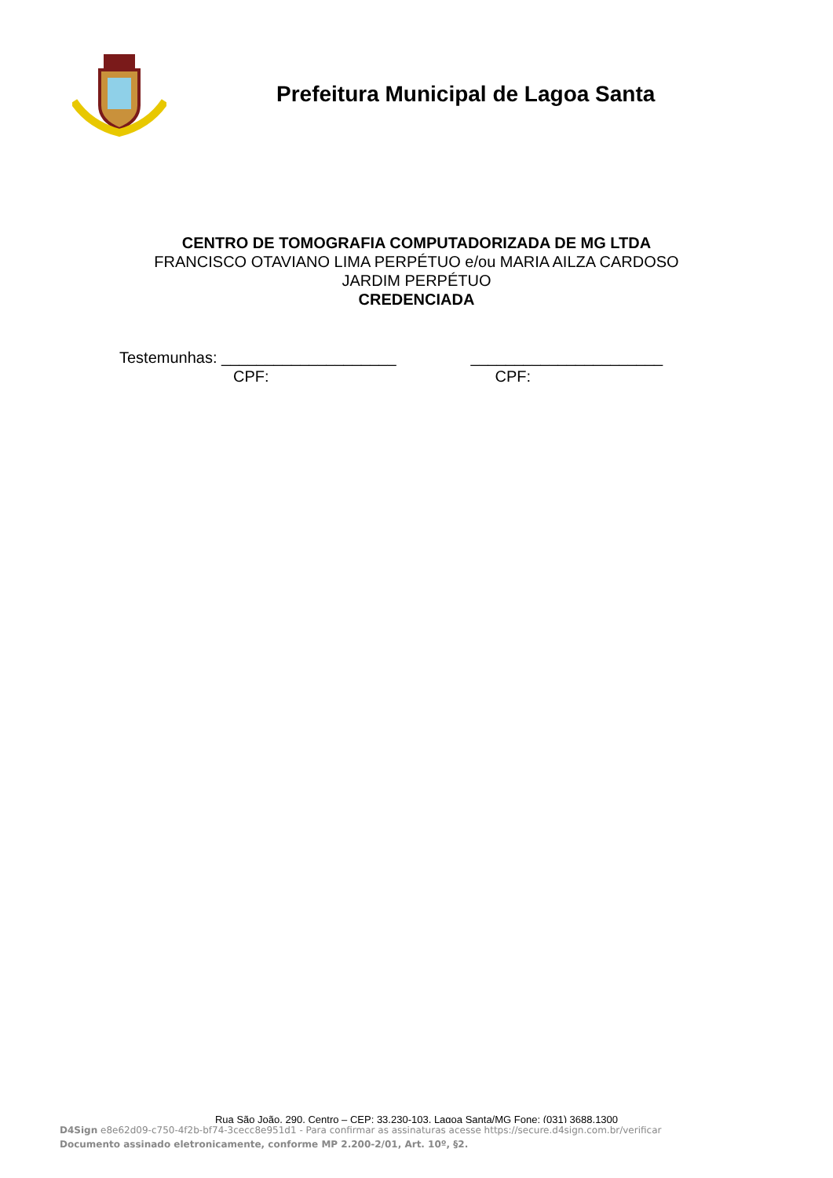Prefeitura Municipal de Lagoa Santa
CENTRO DE TOMOGRAFIA COMPUTADORIZADA DE MG LTDA
FRANCISCO OTAVIANO LIMA PERPÉTUO e/ou MARIA AILZA CARDOSO
JARDIM PERPÉTUO
CREDENCIADA
Testemunhas: ____________________ ______________________
CPF: CPF:
Rua São João, 290, Centro – CEP: 33.230-103, Lagoa Santa/MG Fone: (031) 3688.1300
D4Sign e8e62d09-c750-4f2b-bf74-3cecc8e951d1 - Para confirmar as assinaturas acesse https://secure.d4sign.com.br/verificar
Documento assinado eletronicamente, conforme MP 2.200-2/01, Art. 10º, §2.